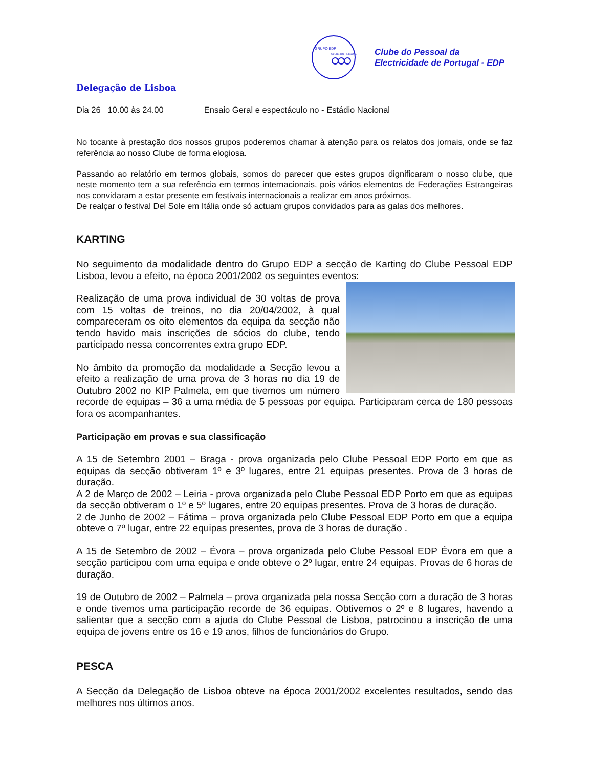GRUPO EDP
CLUBE DO PESSOAL
Clube do Pessoal da
Electricidade de Portugal - EDP
Delegação de Lisboa
Dia 26 10.00 às 24.00 Ensaio Geral e espectáculo no - Estádio Nacional
No tocante à prestação dos nossos grupos poderemos chamar à atenção para os relatos dos jornais, onde se faz referência ao nosso Clube de forma elogiosa.
Passando ao relatório em termos globais, somos do parecer que estes grupos dignificaram o nosso clube, que neste momento tem a sua referência em termos internacionais, pois vários elementos de Federações Estrangeiras nos convidaram a estar presente em festivais internacionais a realizar em anos próximos.
De realçar o festival Del Sole em Itália onde só actuam grupos convidados para as galas dos melhores.
KARTING
No seguimento da modalidade dentro do Grupo EDP a secção de Karting do Clube Pessoal EDP Lisboa, levou a efeito, na época 2001/2002 os seguintes eventos:
Realização de uma prova individual de 30 voltas de prova com 15 voltas de treinos, no dia 20/04/2002, à qual compareceram os oito elementos da equipa da secção não tendo havido mais inscrições de sócios do clube, tendo participado nessa concorrentes extra grupo EDP.
No âmbito da promoção da modalidade a Secção levou a efeito a realização de uma prova de 3 horas no dia 19 de Outubro 2002 no KIP Palmela, em que tivemos um número recorde de equipas – 36 a uma média de 5 pessoas por equipa. Participaram cerca de 180 pessoas fora os acompanhantes.
Participação em provas e sua classificação
A 15 de Setembro 2001 – Braga - prova organizada pelo Clube Pessoal EDP Porto em que as equipas da secção obtiveram 1º e 3º lugares, entre 21 equipas presentes. Prova de 3 horas de duração.
A 2 de Março de 2002 – Leiria - prova organizada pelo Clube Pessoal EDP Porto em que as equipas da secção obtiveram o 1º e 5º lugares, entre 20 equipas presentes. Prova de 3 horas de duração.
2 de Junho de 2002 – Fátima – prova organizada pelo Clube Pessoal EDP Porto em que a equipa obteve o 7º lugar, entre 22 equipas presentes, prova de 3 horas de duração .
A 15 de Setembro de 2002 – Évora – prova organizada pelo Clube Pessoal EDP Évora em que a secção participou com uma equipa e onde obteve o 2º lugar, entre 24 equipas. Provas de 6 horas de duração.
19 de Outubro de 2002 – Palmela – prova organizada pela nossa Secção com a duração de 3 horas e onde tivemos uma participação recorde de 36 equipas. Obtivemos o 2º e 8 lugares, havendo a salientar que a secção com a ajuda do Clube Pessoal de Lisboa, patrocinou a inscrição de uma equipa de jovens entre os 16 e 19 anos, filhos de funcionários do Grupo.
PESCA
A Secção da Delegação de Lisboa obteve na época 2001/2002 excelentes resultados, sendo das melhores nos últimos anos.